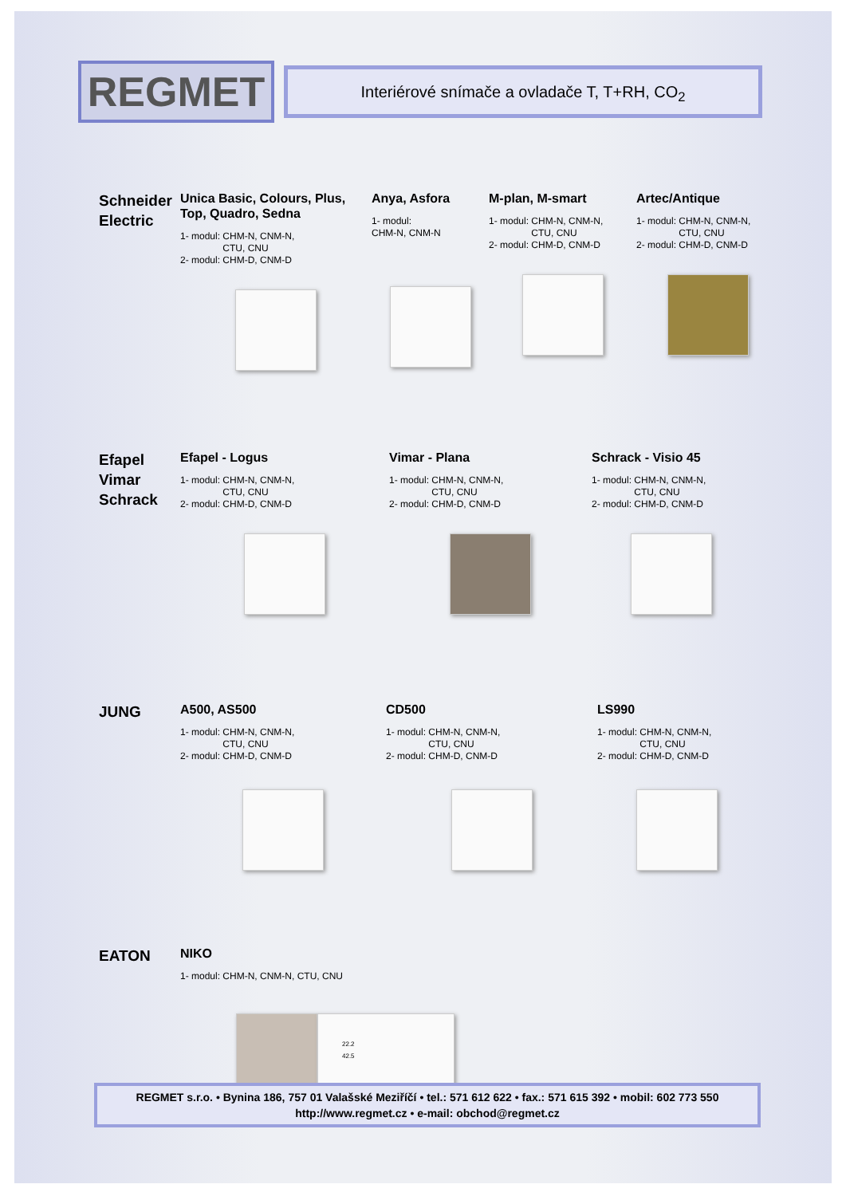REGMET
Interiérové snímače a ovladače T, T+RH, CO<sub>2</sub>
Schneider Electric
Unica Basic, Colours, Plus, Top, Quadro, Sedna
1- modul: CHM-N, CNM-N,
CTU, CNU
2- modul: CHM-D, CNM-D
Anya, Asfora
1- modul:
CHM-N, CNM-N
M-plan, M-smart
1- modul: CHM-N, CNM-N,
CTU, CNU
2- modul: CHM-D, CNM-D
Artec/Antique
1- modul: CHM-N, CNM-N,
CTU, CNU
2- modul: CHM-D, CNM-D
Efapel Vimar Schrack
Efapel - Logus
1- modul: CHM-N, CNM-N,
CTU, CNU
2- modul: CHM-D, CNM-D
Vimar - Plana
1- modul: CHM-N, CNM-N,
CTU, CNU
2- modul: CHM-D, CNM-D
Schrack - Visio 45
1- modul: CHM-N, CNM-N,
CTU, CNU
2- modul: CHM-D, CNM-D
JUNG
A500, AS500
1- modul: CHM-N, CNM-N,
CTU, CNU
2- modul: CHM-D, CNM-D
CD500
1- modul: CHM-N, CNM-N,
CTU, CNU
2- modul: CHM-D, CNM-D
LS990
1- modul: CHM-N, CNM-N,
CTU, CNU
2- modul: CHM-D, CNM-D
EATON
NIKO
1- modul: CHM-N, CNM-N, CTU, CNU
22.2
42.5
REGMET s.r.o. • Bynina 186, 757 01 Valašské Meziříčí • tel.: 571 612 622 • fax.: 571 615 392 • mobil: 602 773 550
http://www.regmet.cz • e-mail: obchod@regmet.cz